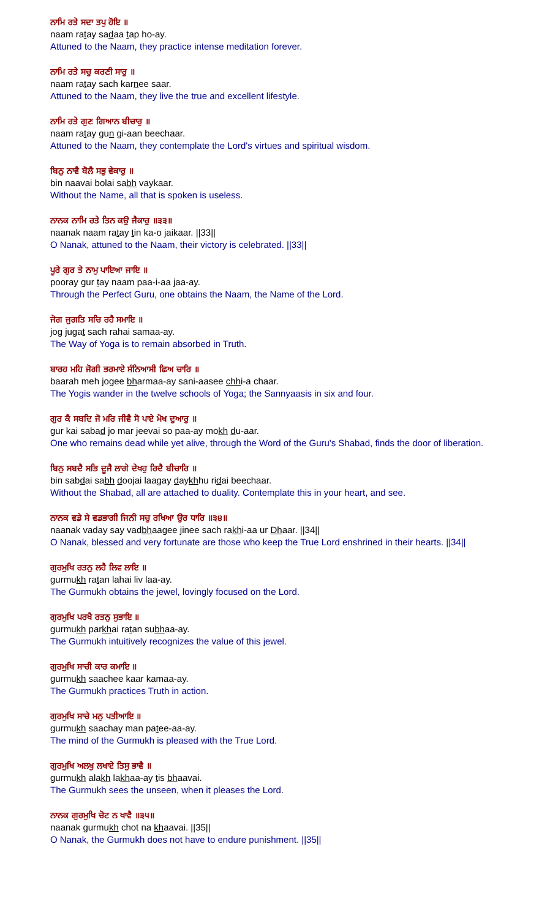ਨਾਮਿ ਰਤੇ ਸਦਾ ਤਪੁ ਹੋਇ ॥
naam ratay sadaa tap ho-ay.
Attuned to the Naam, they practice intense meditation forever.
ਨਾਮਿ ਰਤੇ ਸਚੁ ਕਰਣੀ ਸਾਰੁ ॥
naam ratay sach karnee saar.
Attuned to the Naam, they live the true and excellent lifestyle.
ਨਾਮਿ ਰਤੇ ਗੁਣ ਗਿਆਨ ਬੀਚਾਰੁ ॥
naam ratay gun gi-aan beechaar.
Attuned to the Naam, they contemplate the Lord's virtues and spiritual wisdom.
ਬਿਨੁ ਨਾਵੈ ਬੋਲੈ ਸਭੁ ਵੇਕਾਰੁ ॥
bin naavai bolai sabh vaykaar.
Without the Name, all that is spoken is useless.
ਨਾਨਕ ਨਾਮਿ ਰਤੇ ਤਿਨ ਕਉ ਜੈਕਾਰੁ ॥੩੩॥
naanak naam ratay tin ka-o jaikaar. ||33||
O Nanak, attuned to the Naam, their victory is celebrated. ||33||
ਪੂਰੇ ਗੁਰ ਤੇ ਨਾਮੁ ਪਾਇਆ ਜਾਇ ॥
pooray gur tay naam paa-i-aa jaa-ay.
Through the Perfect Guru, one obtains the Naam, the Name of the Lord.
ਜੋਗ ਜੁਗਤਿ ਸਚਿ ਰਹੈ ਸਮਾਇ ॥
jog jugat sach rahai samaa-ay.
The Way of Yoga is to remain absorbed in Truth.
ਬਾਰਹ ਮਹਿ ਜੋਗੀ ਭਰਮਾਏ ਸੰਨਿਆਸੀ ਛਿਅ ਚਾਰਿ ॥
baarah meh jogee bharmaa-ay sani-aasee chhi-a chaar.
The Yogis wander in the twelve schools of Yoga; the Sannyaasis in six and four.
ਗੁਰ ਕੈ ਸਬਦਿ ਜੋ ਮਰਿ ਜੀਵੈ ਸੋ ਪਾਏ ਮੋਖ ਦੁਆਰੁ ॥
gur kai sabad jo mar jeevai so paa-ay mokh du-aar.
One who remains dead while yet alive, through the Word of the Guru's Shabad, finds the door of liberation.
ਬਿਨੁ ਸਬਦੈ ਸਭਿ ਦੂਜੈ ਲਾਗੇ ਦੇਖਹੁ ਰਿਦੈ ਬੀਚਾਰਿ ॥
bin sabdai sabh doojai laagay daykhhu ridai beechaar.
Without the Shabad, all are attached to duality. Contemplate this in your heart, and see.
ਨਾਨਕ ਵਡੇ ਸੇ ਵਡਭਾਗੀ ਜਿਨੀ ਸਚੁ ਰਖਿਆ ਉਰ ਧਾਰਿ ॥੩੪॥
naanak vaday say vadbhaagee jinee sach rakhi-aa ur Dhaar. ||34||
O Nanak, blessed and very fortunate are those who keep the True Lord enshrined in their hearts. ||34||
ਗੁਰਮੁਖਿ ਰਤਨੁ ਲਹੈ ਲਿਵ ਲਾਇ ॥
gurmukh ratan lahai liv laa-ay.
The Gurmukh obtains the jewel, lovingly focused on the Lord.
ਗੁਰਮੁਖਿ ਪਰਖੈ ਰਤਨੁ ਸੁਭਾਇ ॥
gurmukh parkhai ratan subhaa-ay.
The Gurmukh intuitively recognizes the value of this jewel.
ਗੁਰਮੁਖਿ ਸਾਚੀ ਕਾਰ ਕਮਾਇ ॥
gurmukh saachee kaar kamaa-ay.
The Gurmukh practices Truth in action.
ਗੁਰਮੁਖਿ ਸਾਚੇ ਮਨੁ ਪਤੀਆਇ ॥
gurmukh saachay man patee-aa-ay.
The mind of the Gurmukh is pleased with the True Lord.
ਗੁਰਮੁਖਿ ਅਲਖੁ ਲਖਾਏ ਤਿਸੁ ਭਾਵੈ ॥
gurmukh alakh lakhaa-ay tis bhaavai.
The Gurmukh sees the unseen, when it pleases the Lord.
ਨਾਨਕ ਗੁਰਮੁਖਿ ਚੋਟ ਨ ਖਾਵੈ ॥੩੫॥
naanak gurmukh chot na khaavai. ||35||
O Nanak, the Gurmukh does not have to endure punishment. ||35||